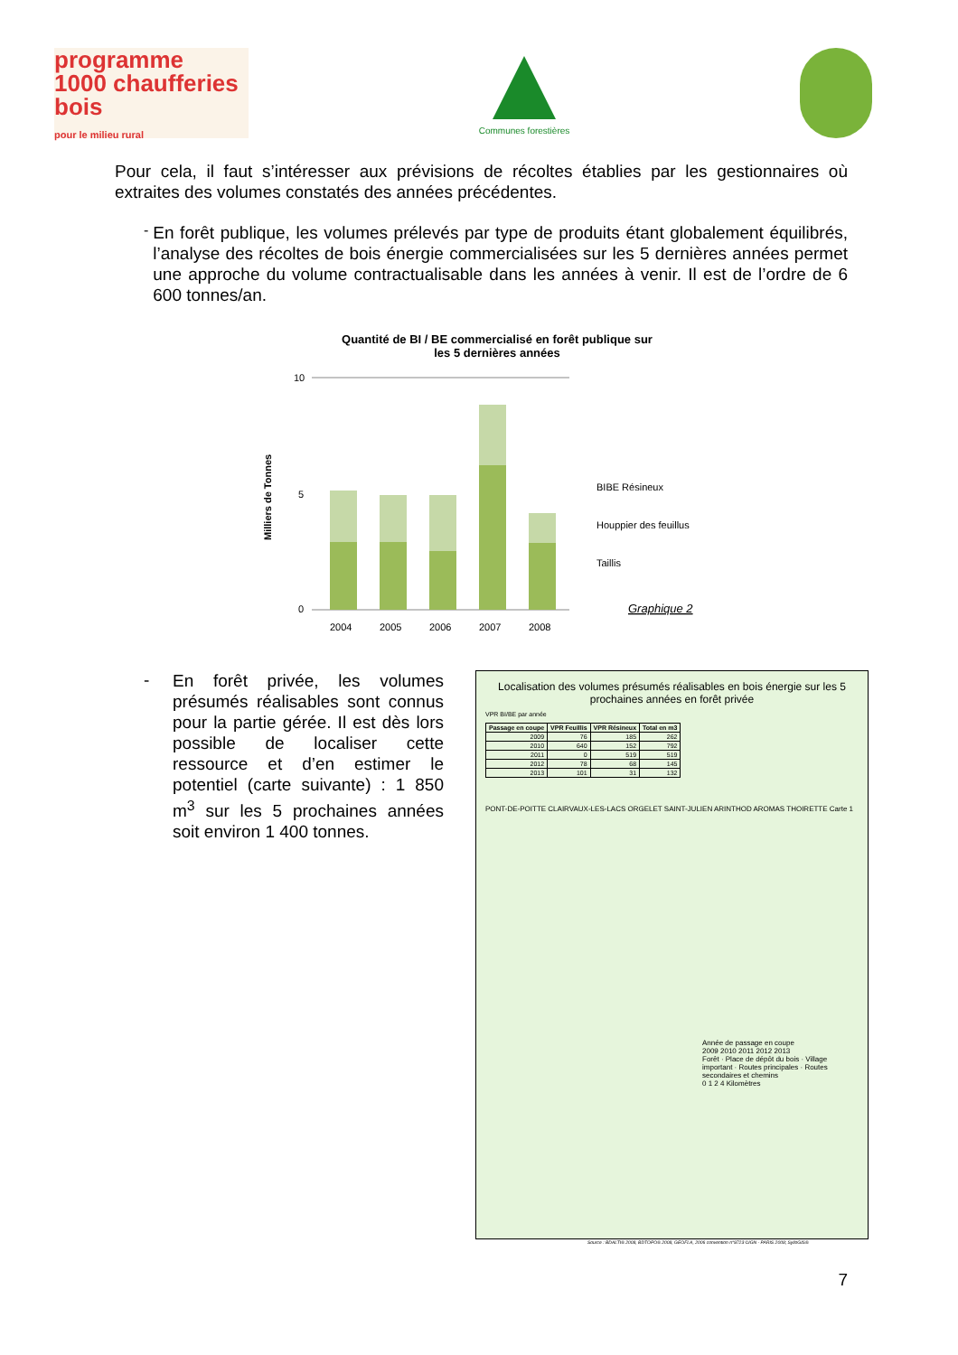programme
1000 chaufferies bois
pour le milieu rural
Communes forestières
Pour cela, il faut s’intéresser aux prévisions de récoltes établies par les gestionnaires où extraites des volumes constatés des années précédentes.
-
En forêt publique, les volumes prélevés par type de produits étant globalement équilibrés, l’analyse des récoltes de bois énergie commercialisées sur les 5 dernières années permet une approche du volume contractualisable dans les années à venir. Il est de l’ordre de 6 600 tonnes/an.
Quantité de BI / BE commercialisé en forêt publique sur
les 5 dernières années
Milliers de Tonnes
10
5
0
2004
2005
2006
2007
2008
BIBE Résineux
Houppier des feuillus
Taillis
Graphique 2
-
En forêt privée, les volumes présumés réalisables sont connus pour la partie gérée. Il est dès lors possible de localiser cette ressource et d’en estimer le potentiel (carte suivante) : 1 850 m<sup>3</sup> sur les 5 prochaines années soit environ 1 400 tonnes.
Localisation des volumes présumés réalisables en bois énergie sur les 5 prochaines années en forêt privée
VPR BI/BE par année
| Passage en coupe | VPR Feuillis | VPR Résineux | Total en m3 |
| --- | --- | --- | --- |
| 2009 | 76 | 185 | 262 |
| 2010 | 640 | 152 | 792 |
| 2011 | 0 | 519 | 519 |
| 2012 | 78 | 68 | 145 |
| 2013 | 101 | 31 | 132 |
PONT-DE-POITTE CLAIRVAUX-LES-LACS ORGELET SAINT-JULIEN ARINTHOD AROMAS THOIRETTE Carte 1
Année de passage en coupe
2009 2010 2011 2012 2013
Forêt · Place de dépôt du bois · Village important · Routes principales · Routes secondaires et chemins
0 1 2 4 Kilomètres
Source : BDALTI® 2008, BDTOPO® 2008, GEOFLA, 2006 convention n°9723 ©IGN - PARIS 2008; SylloGIS®
7